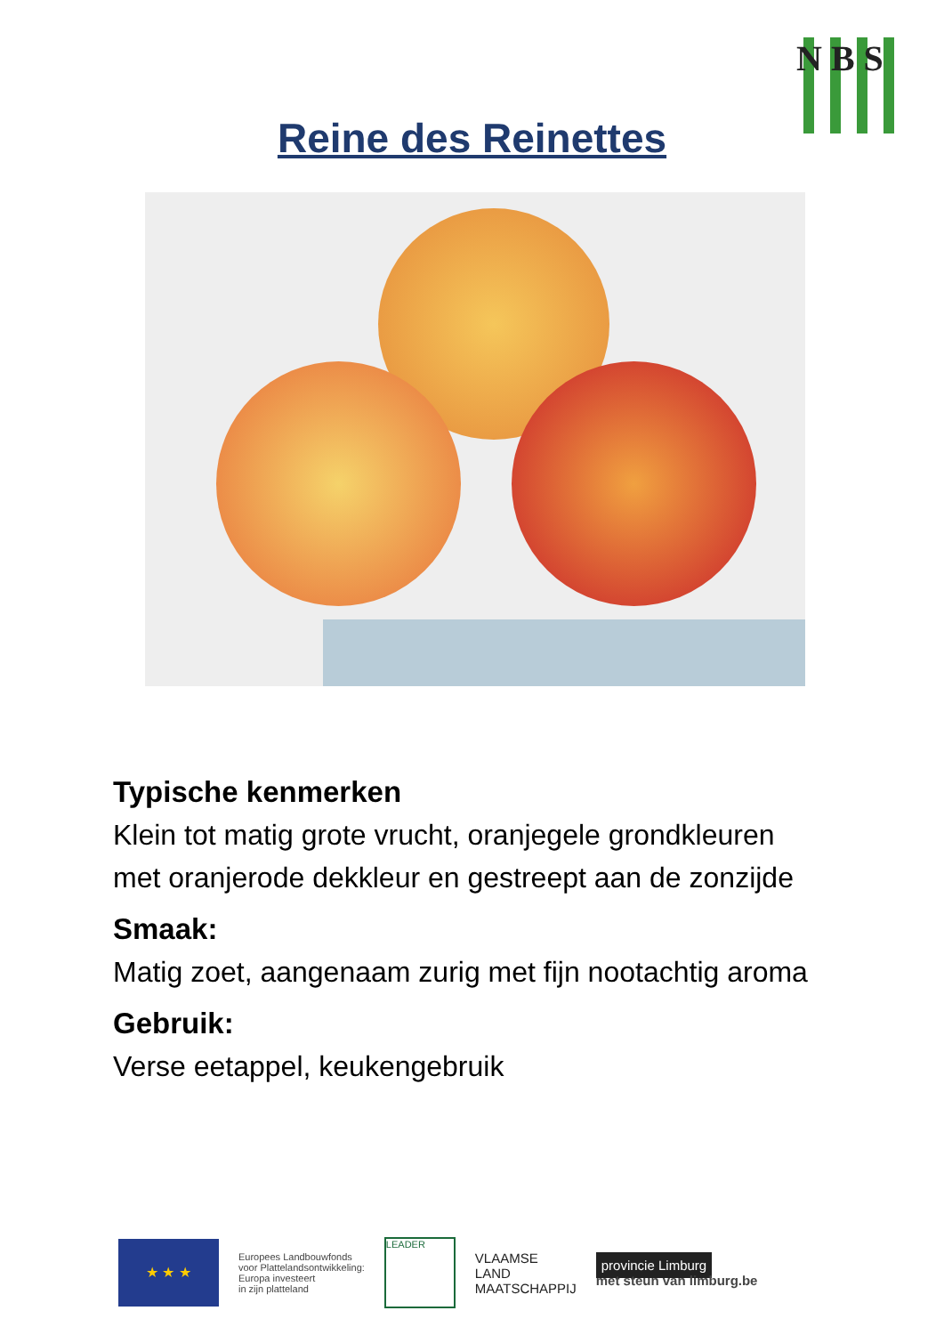N B S
Reine des Reinettes
Typische kenmerken
Klein tot matig grote vrucht, oranjegele grondkleuren met oranjerode dekkleur en gestreept aan de zonzijde
Smaak:
Matig zoet, aangenaam zurig met fijn nootachtig aroma
Gebruik:
Verse eetappel, keukengebruik
★ ★ ★
Europees Landbouwfonds
voor Plattelandsontwikkeling:
Europa investeert
in zijn platteland
LEADER
VLAAMSE
LAND
MAATSCHAPPIJ
provincie Limburg
met steun van limburg.be